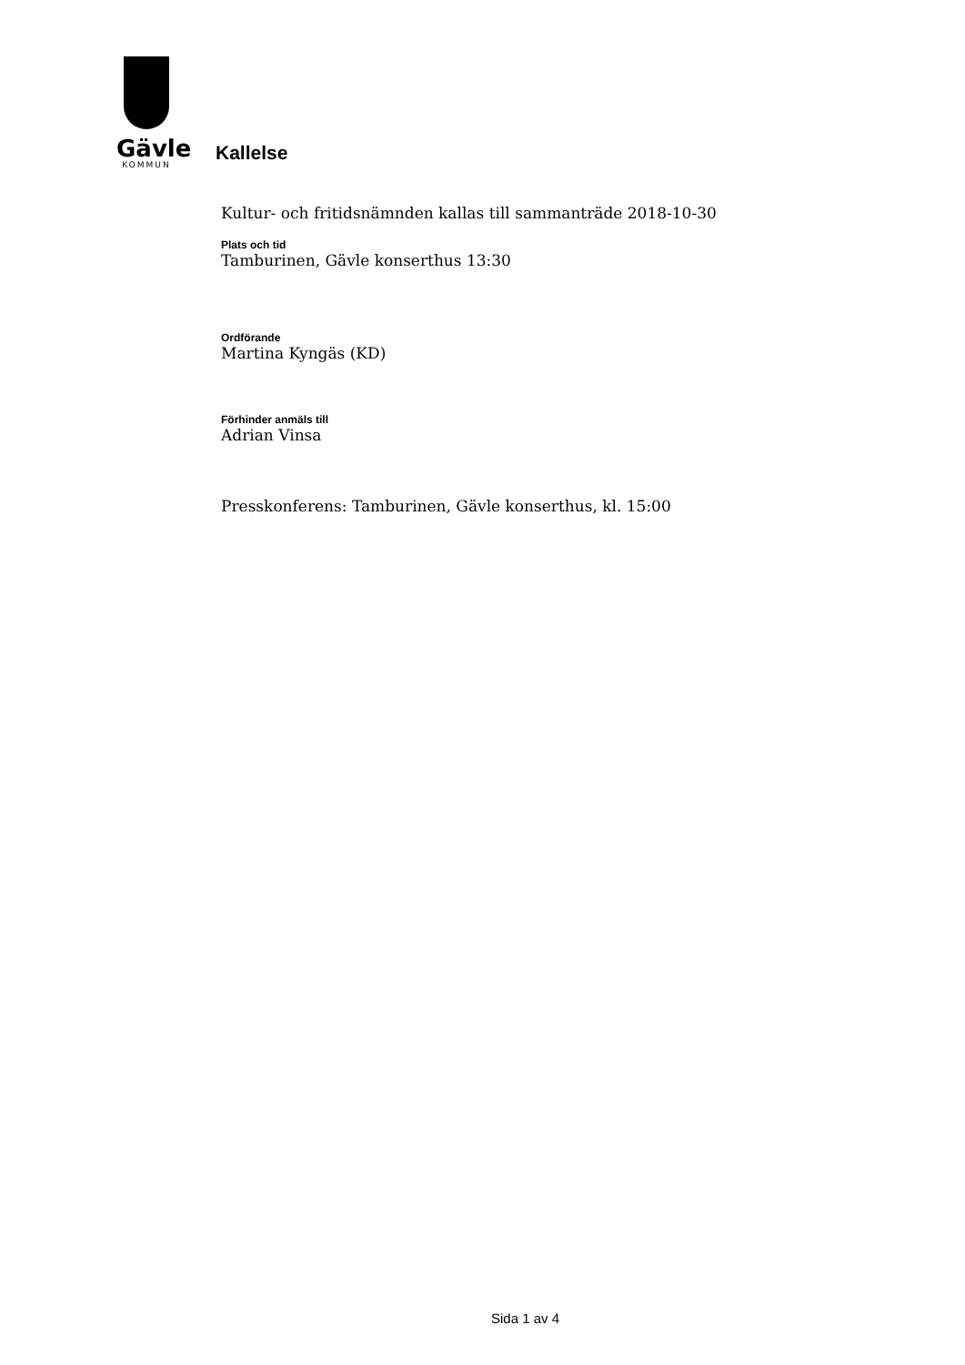Gävle
KOMMUN
Kallelse
Kultur- och fritidsnämnden kallas till sammanträde 2018-10-30
Plats och tid
Tamburinen, Gävle konserthus 13:30
Ordförande
Martina Kyngäs (KD)
Förhinder anmäls till
Adrian Vinsa
Presskonferens: Tamburinen, Gävle konserthus, kl. 15:00
Sida 1 av 4